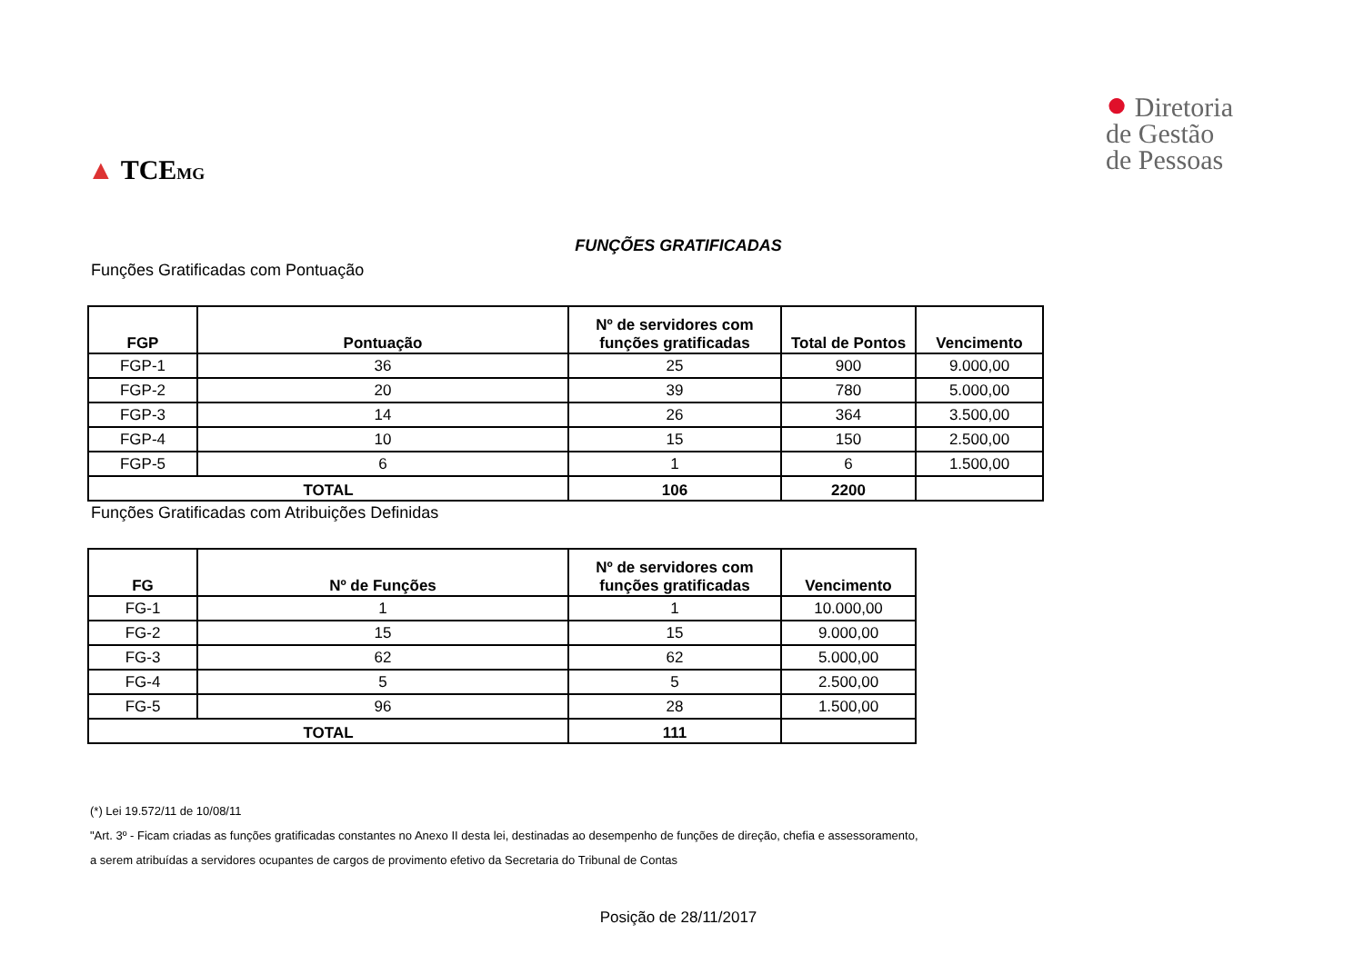▲ TCEMG
● Diretoria
de Gestão
de Pessoas
FUNÇÕES GRATIFICADAS
Funções Gratificadas com Pontuação
| FGP | Pontuação | Nº de servidores com funções gratificadas | Total de Pontos | Vencimento |
| --- | --- | --- | --- | --- |
| FGP-1 | 36 | 25 | 900 | 9.000,00 |
| FGP-2 | 20 | 39 | 780 | 5.000,00 |
| FGP-3 | 14 | 26 | 364 | 3.500,00 |
| FGP-4 | 10 | 15 | 150 | 2.500,00 |
| FGP-5 | 6 | 1 | 6 | 1.500,00 |
| TOTAL | | 106 | 2200 | |
Funções Gratificadas com Atribuições Definidas
| FG | Nº de Funções | Nº de servidores com funções gratificadas | Vencimento |
| --- | --- | --- | --- |
| FG-1 | 1 | 1 | 10.000,00 |
| FG-2 | 15 | 15 | 9.000,00 |
| FG-3 | 62 | 62 | 5.000,00 |
| FG-4 | 5 | 5 | 2.500,00 |
| FG-5 | 96 | 28 | 1.500,00 |
| TOTAL | | 111 | |
(*) Lei 19.572/11 de 10/08/11
"Art. 3º - Ficam criadas as funções gratificadas constantes no Anexo II desta lei, destinadas ao desempenho de funções de direção, chefia e assessoramento,
a serem atribuídas a servidores ocupantes de cargos de provimento efetivo da Secretaria do Tribunal de Contas
Posição de 28/11/2017